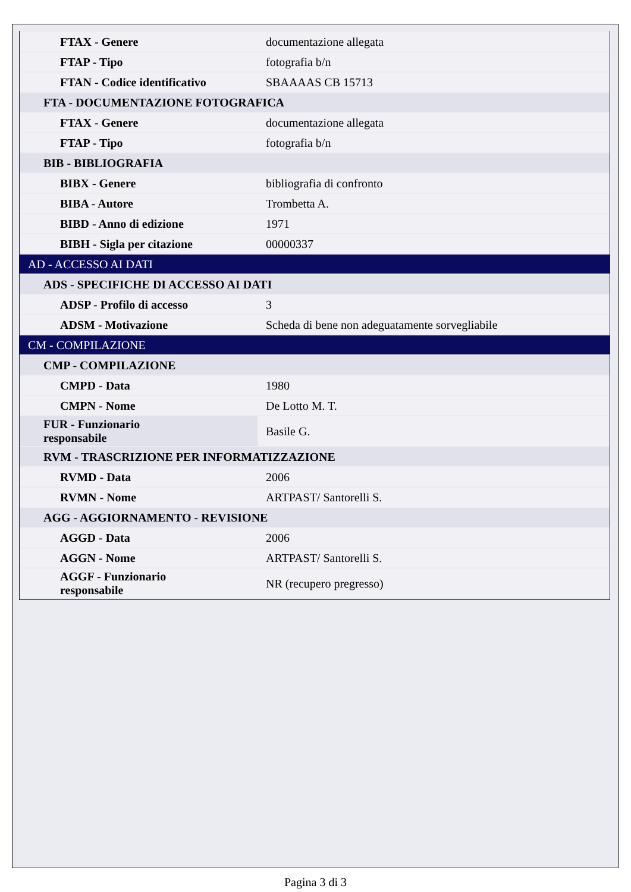| FTAX - Genere | documentazione allegata |
| FTAP - Tipo | fotografia b/n |
| FTAN - Codice identificativo | SBAAAAS CB 15713 |
| FTA - DOCUMENTAZIONE FOTOGRAFICA | |
| FTAX - Genere | documentazione allegata |
| FTAP - Tipo | fotografia b/n |
| BIB - BIBLIOGRAFIA | |
| BIBX - Genere | bibliografia di confronto |
| BIBA - Autore | Trombetta A. |
| BIBD - Anno di edizione | 1971 |
| BIBH - Sigla per citazione | 00000337 |
| AD - ACCESSO AI DATI | |
| ADS - SPECIFICHE DI ACCESSO AI DATI | |
| ADSP - Profilo di accesso | 3 |
| ADSM - Motivazione | Scheda di bene non adeguatamente sorvegliabile |
| CM - COMPILAZIONE | |
| CMP - COMPILAZIONE | |
| CMPD - Data | 1980 |
| CMPN - Nome | De Lotto M. T. |
| FUR - Funzionario responsabile | Basile G. |
| RVM - TRASCRIZIONE PER INFORMATIZZAZIONE | |
| RVMD - Data | 2006 |
| RVMN - Nome | ARTPAST/ Santorelli S. |
| AGG - AGGIORNAMENTO - REVISIONE | |
| AGGD - Data | 2006 |
| AGGN - Nome | ARTPAST/ Santorelli S. |
| AGGF - Funzionario responsabile | NR (recupero pregresso) |
Pagina 3 di 3